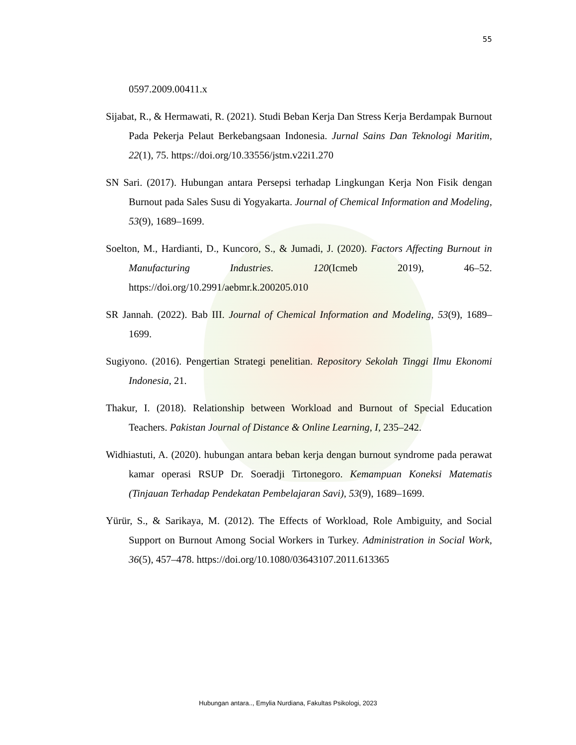55
0597.2009.00411.x
Sijabat, R., & Hermawati, R. (2021). Studi Beban Kerja Dan Stress Kerja Berdampak Burnout Pada Pekerja Pelaut Berkebangsaan Indonesia. Jurnal Sains Dan Teknologi Maritim, 22(1), 75. https://doi.org/10.33556/jstm.v22i1.270
SN Sari. (2017). Hubungan antara Persepsi terhadap Lingkungan Kerja Non Fisik dengan Burnout pada Sales Susu di Yogyakarta. Journal of Chemical Information and Modeling, 53(9), 1689–1699.
Soelton, M., Hardianti, D., Kuncoro, S., & Jumadi, J. (2020). Factors Affecting Burnout in Manufacturing Industries. 120(Icmeb 2019), 46–52. https://doi.org/10.2991/aebmr.k.200205.010
SR Jannah. (2022). Bab III. Journal of Chemical Information and Modeling, 53(9), 1689–1699.
Sugiyono. (2016). Pengertian Strategi penelitian. Repository Sekolah Tinggi Ilmu Ekonomi Indonesia, 21.
Thakur, I. (2018). Relationship between Workload and Burnout of Special Education Teachers. Pakistan Journal of Distance & Online Learning, I, 235–242.
Widhiastuti, A. (2020). hubungan antara beban kerja dengan burnout syndrome pada perawat kamar operasi RSUP Dr. Soeradji Tirtonegoro. Kemampuan Koneksi Matematis (Tinjauan Terhadap Pendekatan Pembelajaran Savi), 53(9), 1689–1699.
Yürür, S., & Sarikaya, M. (2012). The Effects of Workload, Role Ambiguity, and Social Support on Burnout Among Social Workers in Turkey. Administration in Social Work, 36(5), 457–478. https://doi.org/10.1080/03643107.2011.613365
Hubungan antara.., Emylia Nurdiana, Fakultas Psikologi, 2023